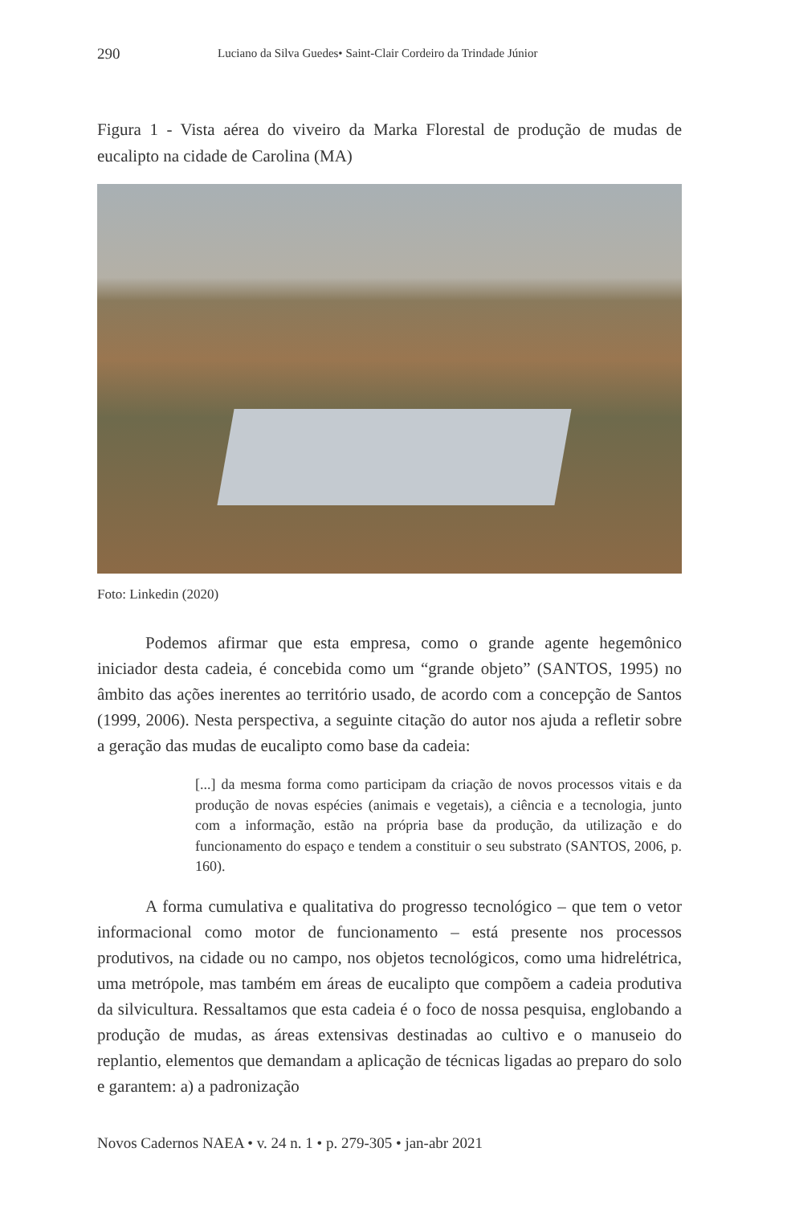290 Luciano da Silva Guedes• Saint-Clair Cordeiro da Trindade Júnior
Figura 1 - Vista aérea do viveiro da Marka Florestal de produção de mudas de eucalipto na cidade de Carolina (MA)
Foto: Linkedin (2020)
Podemos afirmar que esta empresa, como o grande agente hegemônico iniciador desta cadeia, é concebida como um “grande objeto” (SANTOS, 1995) no âmbito das ações inerentes ao território usado, de acordo com a concepção de Santos (1999, 2006). Nesta perspectiva, a seguinte citação do autor nos ajuda a refletir sobre a geração das mudas de eucalipto como base da cadeia:
[...] da mesma forma como participam da criação de novos processos vitais e da produção de novas espécies (animais e vegetais), a ciência e a tecnologia, junto com a informação, estão na própria base da produção, da utilização e do funcionamento do espaço e tendem a constituir o seu substrato (SANTOS, 2006, p. 160).
A forma cumulativa e qualitativa do progresso tecnológico – que tem o vetor informacional como motor de funcionamento – está presente nos processos produtivos, na cidade ou no campo, nos objetos tecnológicos, como uma hidrelétrica, uma metrópole, mas também em áreas de eucalipto que compõem a cadeia produtiva da silvicultura. Ressaltamos que esta cadeia é o foco de nossa pesquisa, englobando a produção de mudas, as áreas extensivas destinadas ao cultivo e o manuseio do replantio, elementos que demandam a aplicação de técnicas ligadas ao preparo do solo e garantem: a) a padronização
Novos Cadernos NAEA • v. 24 n. 1 • p. 279-305 • jan-abr 2021